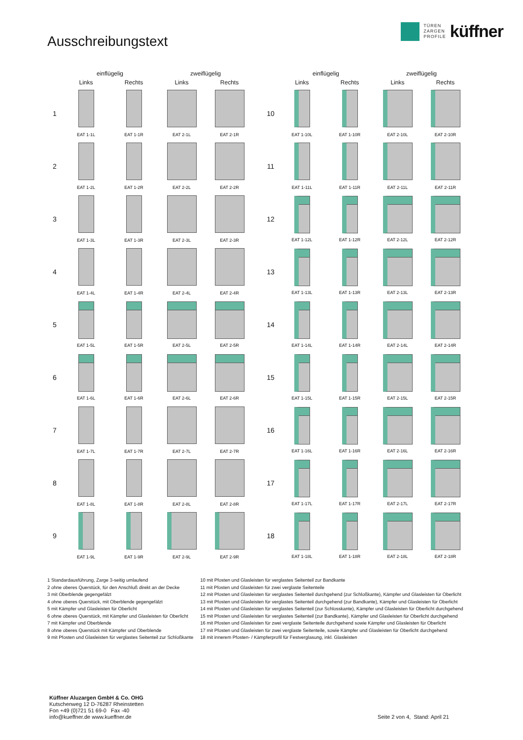Ausschreibungstext
TÜREN
ZARGEN
PROFILE
küffner
| | einflügelig | | zweiflügelig | |
| --- | --- | --- | --- | --- |
| | Links | Rechts | Links | Rechts |
| 1 | EAT 1-1L | EAT 1-1R | EAT 2-1L | EAT 2-1R |
| 2 | EAT 1-2L | EAT 1-2R | EAT 2-2L | EAT 2-2R |
| 3 | EAT 1-3L | EAT 1-3R | EAT 2-3L | EAT 2-3R |
| 4 | EAT 1-4L | EAT 1-4R | EAT 2-4L | EAT 2-4R |
| 5 | EAT 1-5L | EAT 1-5R | EAT 2-5L | EAT 2-5R |
| 6 | EAT 1-6L | EAT 1-6R | EAT 2-6L | EAT 2-6R |
| 7 | EAT 1-7L | EAT 1-7R | EAT 2-7L | EAT 2-7R |
| 8 | EAT 1-8L | EAT 1-8R | EAT 2-8L | EAT 2-8R |
| 9 | EAT 1-9L | EAT 1-9R | EAT 2-9L | EAT 2-9R |
| | einflügelig | | zweiflügelig | |
| --- | --- | --- | --- | --- |
| | Links | Rechts | Links | Rechts |
| 10 | EAT 1-10L | EAT 1-10R | EAT 2-10L | EAT 2-10R |
| 11 | EAT 1-11L | EAT 1-11R | EAT 2-11L | EAT 2-11R |
| 12 | EAT 1-12L | EAT 1-12R | EAT 2-12L | EAT 2-12R |
| 13 | EAT 1-13L | EAT 1-13R | EAT 2-13L | EAT 2-13R |
| 14 | EAT 1-14L | EAT 1-14R | EAT 2-14L | EAT 2-14R |
| 15 | EAT 1-15L | EAT 1-15R | EAT 2-15L | EAT 2-15R |
| 16 | EAT 1-16L | EAT 1-16R | EAT 2-16L | EAT 2-16R |
| 17 | EAT 1-17L | EAT 1-17R | EAT 2-17L | EAT 2-17R |
| 18 | EAT 1-18L | EAT 1-18R | EAT 2-18L | EAT 2-18R |
1 Standardausführung, Zarge 3-seitig umlaufend
2 ohne oberes Querstück, für den Anschluß direkt an der Decke
3 mit Oberblende gegengefälzt
4 ohne oberes Querstück, mit Oberblende gegengefälzt
5 mit Kämpfer und Glasleisten für Oberlicht
6 ohne oberes Querstück, mit Kämpfer und Glasleisten für Oberlicht
7 mit Kämpfer und Oberblende
8 ohne oberes Querstück mit Kämpfer und Oberblende
9 mit Pfosten und Glasleisten für verglastes Seitenteil zur Schloßkante
10 mit Pfosten und Glasleisten für verglastes Seitenteil zur Bandkante
11 mit Pfosten und Glasleisten für zwei verglaste Seitenteile
12 mit Pfosten und Glasleisten für verglastes Seitenteil durchgehend (zur Schloßkante), Kämpfer und Glasleisten für Oberlicht
13 mit Pfosten und Glasleisten für verglastes Seitenteil durchgehend (zur Bandkante), Kämpfer und Glasleisten für Oberlicht
14 mit Pfosten und Glasleisten für verglastes Seitenteil (zur Schlosskante), Kämpfer und Glasleisten für Oberlicht durchgehend
15 mit Pfosten und Glasleisten für verglastes Seitenteil (zur Bandkante), Kämpfer und Glasleisten für Oberlicht durchgehend
16 mit Pfosten und Glasleisten für zwei verglaste Seitenteile durchgehend sowie Kämpfer und Glasleisten für Oberlicht
17 mit Pfosten und Glasleisten für zwei verglaste Seitenteile, sowie Kämpfer und Glasleisten für Oberlicht durchgehend
18 mit innerem Pfosten- / Kämpferprofil für Festverglasung, inkl. Glasleisten
Küffner Aluzargen GmbH & Co. OHG
Kutschenweg 12 D-76287 Rheinstetten
Fon +49 (0)721 51 69-0 Fax -40
info@kueffner.de www.kueffner.de
Seite 2 von 4, Stand: April 21